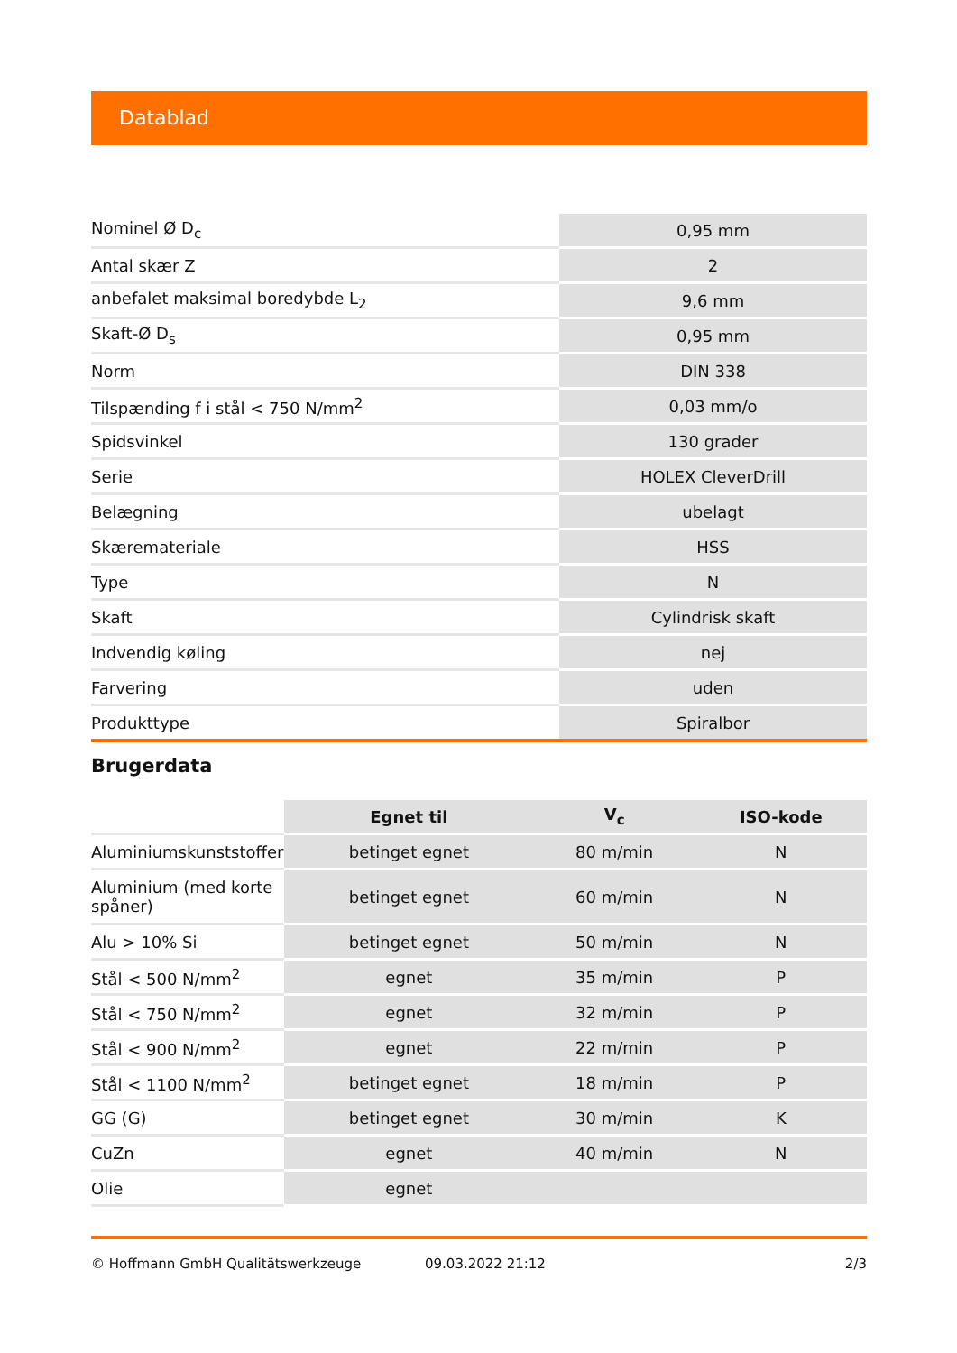Datablad
| Nominel Ø D<sub>c</sub> | 0,95 mm |
| Antal skær Z | 2 |
| anbefalet maksimal boredybde L<sub>2</sub> | 9,6 mm |
| Skaft-Ø D<sub>s</sub> | 0,95 mm |
| Norm | DIN 338 |
| Tilspænding f i stål < 750 N/mm<sup>2</sup> | 0,03 mm/o |
| Spidsvinkel | 130 grader |
| Serie | HOLEX CleverDrill |
| Belægning | ubelagt |
| Skæremateriale | HSS |
| Type | N |
| Skaft | Cylindrisk skaft |
| Indvendig køling | nej |
| Farvering | uden |
| Produkttype | Spiralbor |
Brugerdata
| | Egnet til | V<sub>c</sub> | ISO-kode |
| Aluminiumskunststoffer | betinget egnet | 80 m/min | N |
| Aluminium (med korte spåner) | betinget egnet | 60 m/min | N |
| Alu > 10% Si | betinget egnet | 50 m/min | N |
| Stål < 500 N/mm<sup>2</sup> | egnet | 35 m/min | P |
| Stål < 750 N/mm<sup>2</sup> | egnet | 32 m/min | P |
| Stål < 900 N/mm<sup>2</sup> | egnet | 22 m/min | P |
| Stål < 1100 N/mm<sup>2</sup> | betinget egnet | 18 m/min | P |
| GG (G) | betinget egnet | 30 m/min | K |
| CuZn | egnet | 40 m/min | N |
| Olie | egnet | | |
© Hoffmann GmbH Qualitätswerkzeuge 09.03.2022 21:12 2/3